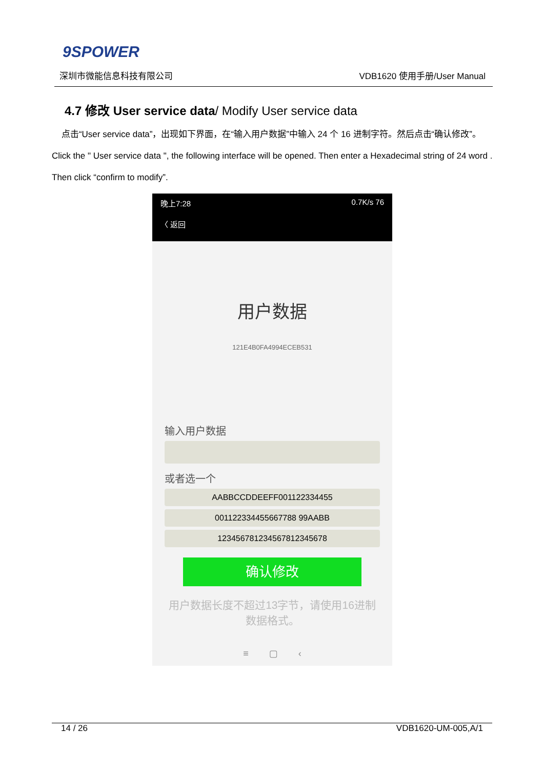9SPOWER
深圳市微能信息科技有限公司 VDB1620 使用手册/User Manual
4.7 修改 User service data/ Modify User service data
点击“User service data”，出现如下界面，在“输入用户数据”中输入 24 个 16 进制字符。然后点击“确认修改”。
Click the " User service data ", the following interface will be opened. Then enter a Hexadecimal string of 24 word . Then click “confirm to modify”.
晚上7:28 0.7K/s 76
〈 返回
用户数据
121E4B0FA4994ECEB531
输入用户数据
或者选一个
AABBCCDDEEFF001122334455
001122334455667788 99AABB
123456781234567812345678
确认修改
用户数据长度不超过13字节，请使用16进制
数据格式。
≡ ▢ ‹
14 / 26 VDB1620-UM-005,A/1